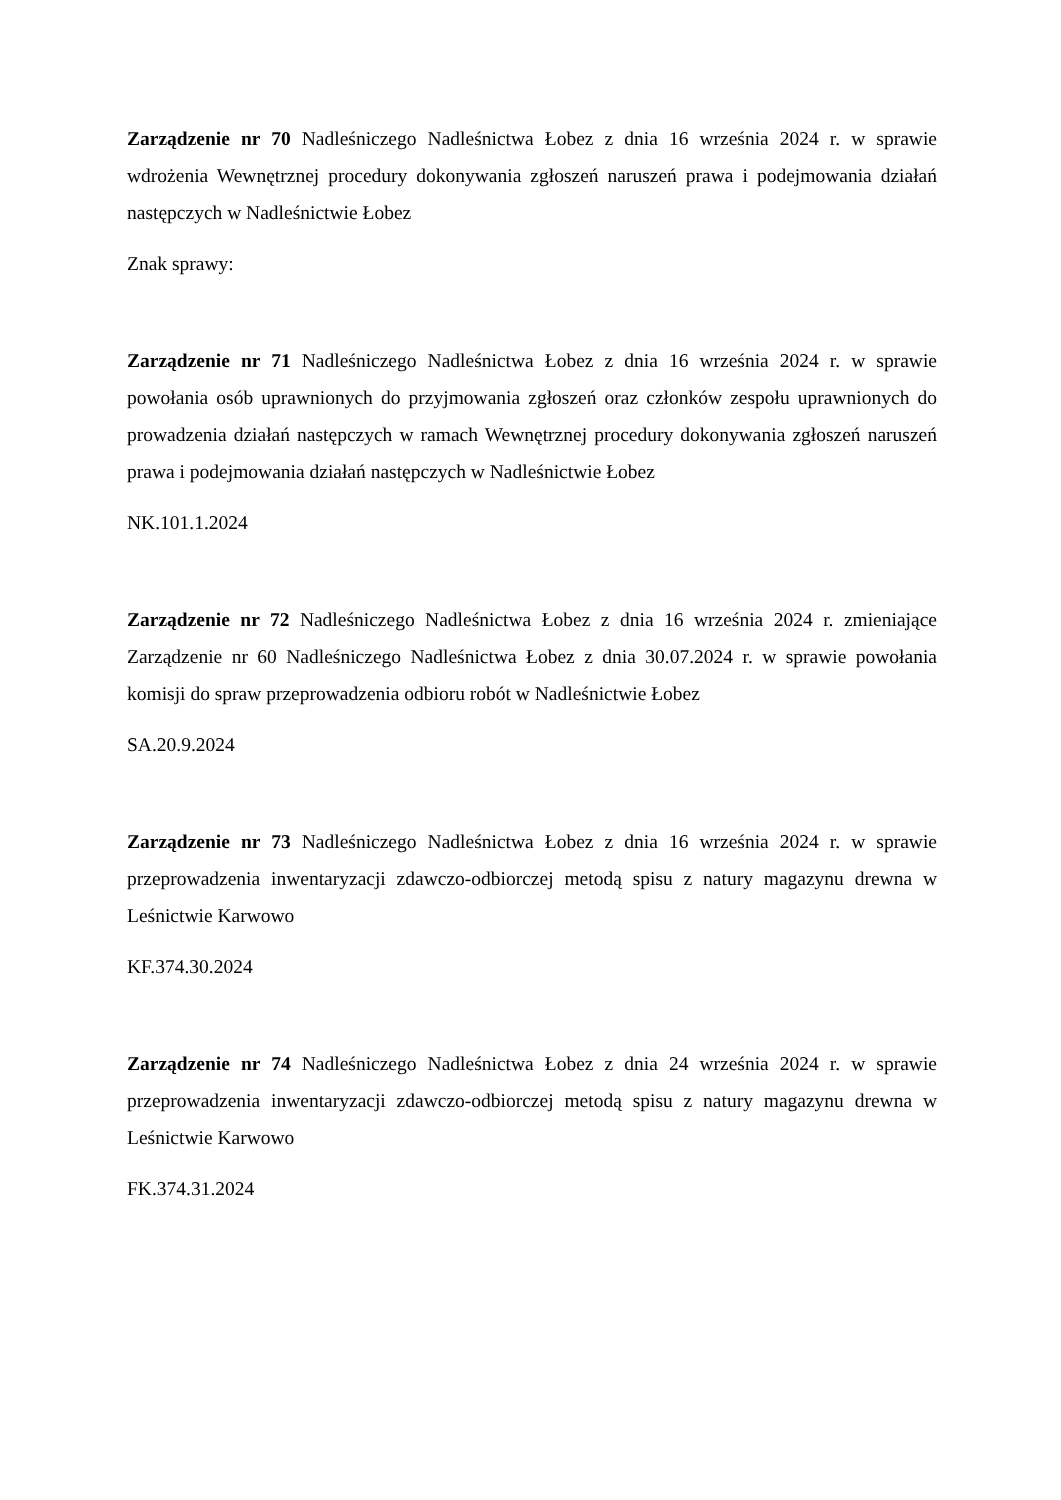Zarządzenie nr 70 Nadleśniczego Nadleśnictwa Łobez z dnia 16 września 2024 r. w sprawie wdrożenia Wewnętrznej procedury dokonywania zgłoszeń naruszeń prawa i podejmowania działań następczych w Nadleśnictwie Łobez
Znak sprawy:
Zarządzenie nr 71 Nadleśniczego Nadleśnictwa Łobez z dnia 16 września 2024 r. w sprawie powołania osób uprawnionych do przyjmowania zgłoszeń oraz członków zespołu uprawnionych do prowadzenia działań następczych w ramach Wewnętrznej procedury dokonywania zgłoszeń naruszeń prawa i podejmowania działań następczych w Nadleśnictwie Łobez
NK.101.1.2024
Zarządzenie nr 72 Nadleśniczego Nadleśnictwa Łobez z dnia 16 września 2024 r. zmieniające Zarządzenie nr 60 Nadleśniczego Nadleśnictwa Łobez z dnia 30.07.2024 r. w sprawie powołania komisji do spraw przeprowadzenia odbioru robót w Nadleśnictwie Łobez
SA.20.9.2024
Zarządzenie nr 73 Nadleśniczego Nadleśnictwa Łobez z dnia 16 września 2024 r. w sprawie przeprowadzenia inwentaryzacji zdawczo-odbiorczej metodą spisu z natury magazynu drewna w Leśnictwie Karwowo
KF.374.30.2024
Zarządzenie nr 74 Nadleśniczego Nadleśnictwa Łobez z dnia 24 września 2024 r. w sprawie przeprowadzenia inwentaryzacji zdawczo-odbiorczej metodą spisu z natury magazynu drewna w Leśnictwie Karwowo
FK.374.31.2024